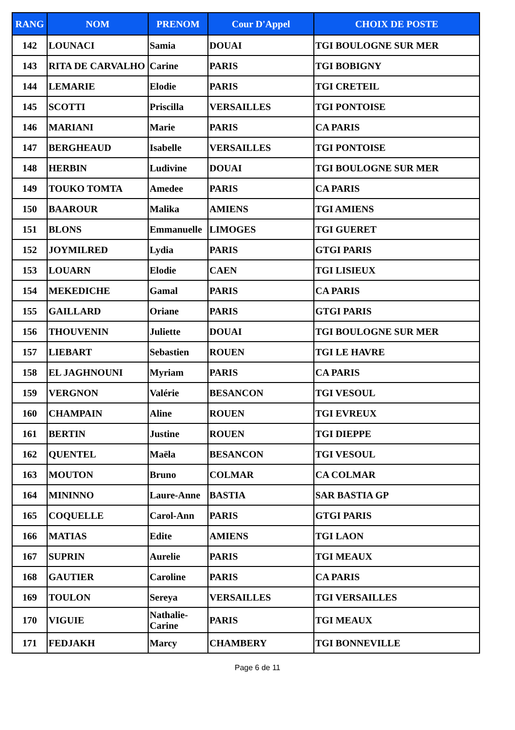| RANG | NOM | PRENOM | Cour D'Appel | CHOIX DE POSTE |
| --- | --- | --- | --- | --- |
| 142 | LOUNACI | Samia | DOUAI | TGI BOULOGNE SUR MER |
| 143 | RITA DE CARVALHO | Carine | PARIS | TGI BOBIGNY |
| 144 | LEMARIE | Elodie | PARIS | TGI CRETEIL |
| 145 | SCOTTI | Priscilla | VERSAILLES | TGI PONTOISE |
| 146 | MARIANI | Marie | PARIS | CA PARIS |
| 147 | BERGHEAUD | Isabelle | VERSAILLES | TGI PONTOISE |
| 148 | HERBIN | Ludivine | DOUAI | TGI BOULOGNE SUR MER |
| 149 | TOUKO TOMTA | Amedee | PARIS | CA PARIS |
| 150 | BAAROUR | Malika | AMIENS | TGI AMIENS |
| 151 | BLONS | Emmanuelle | LIMOGES | TGI GUERET |
| 152 | JOYMILRED | Lydia | PARIS | GTGI PARIS |
| 153 | LOUARN | Elodie | CAEN | TGI LISIEUX |
| 154 | MEKEDICHE | Gamal | PARIS | CA PARIS |
| 155 | GAILLARD | Oriane | PARIS | GTGI PARIS |
| 156 | THOUVENIN | Juliette | DOUAI | TGI BOULOGNE SUR MER |
| 157 | LIEBART | Sebastien | ROUEN | TGI LE HAVRE |
| 158 | EL JAGHNOUNI | Myriam | PARIS | CA PARIS |
| 159 | VERGNON | Valérie | BESANCON | TGI VESOUL |
| 160 | CHAMPAIN | Aline | ROUEN | TGI EVREUX |
| 161 | BERTIN | Justine | ROUEN | TGI DIEPPE |
| 162 | QUENTEL | Maëla | BESANCON | TGI VESOUL |
| 163 | MOUTON | Bruno | COLMAR | CA COLMAR |
| 164 | MININNO | Laure-Anne | BASTIA | SAR BASTIA GP |
| 165 | COQUELLE | Carol-Ann | PARIS | GTGI PARIS |
| 166 | MATIAS | Edite | AMIENS | TGI LAON |
| 167 | SUPRIN | Aurelie | PARIS | TGI MEAUX |
| 168 | GAUTIER | Caroline | PARIS | CA PARIS |
| 169 | TOULON | Sereya | VERSAILLES | TGI VERSAILLES |
| 170 | VIGUIE | Nathalie-Carine | PARIS | TGI MEAUX |
| 171 | FEDJAKH | Marcy | CHAMBERY | TGI BONNEVILLE |
Page 6 de 11